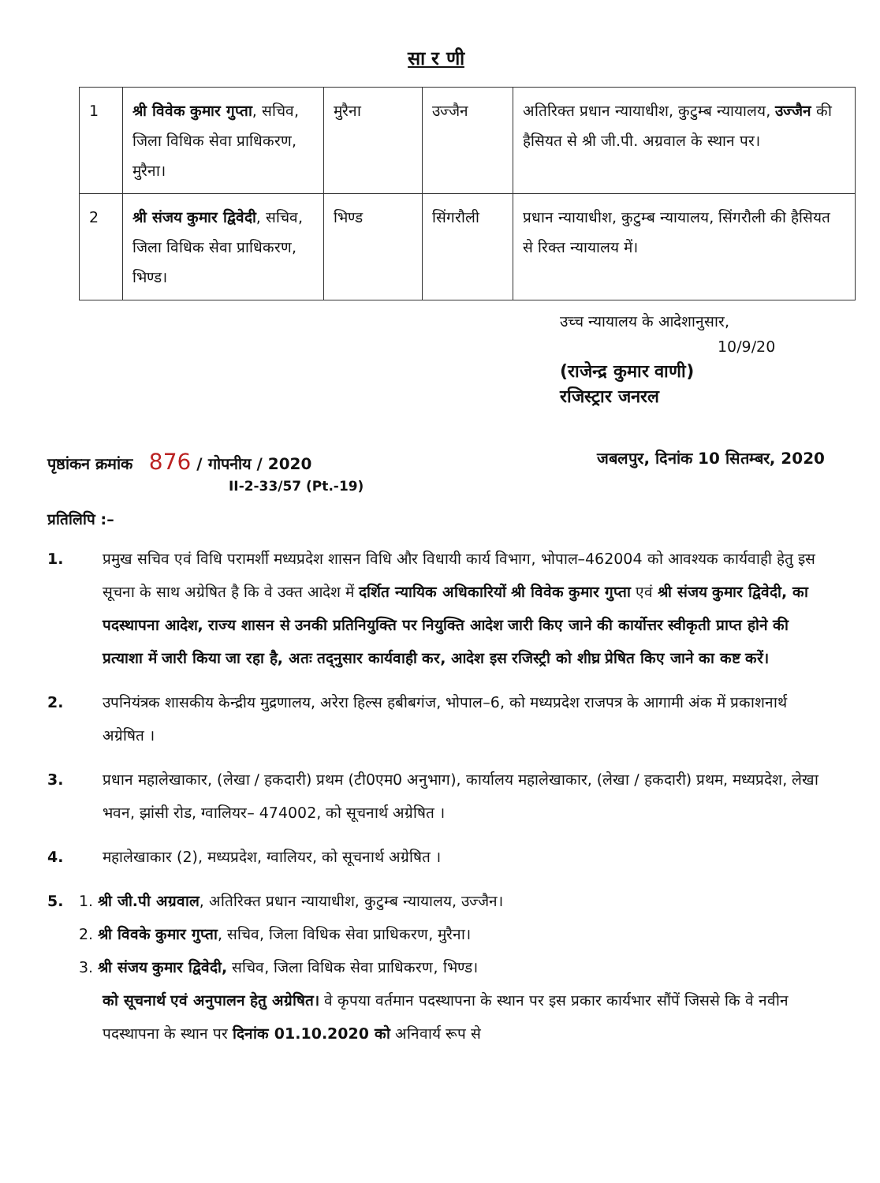सा र णी
| 1 | श्री विवेक कुमार गुप्ता , सचिव, जिला विधिक सेवा प्राधिकरण, मुरैना। | मुरैना | उज्जैन | अतिरिक्त प्रधान न्यायाधीश, कुटुम्ब न्यायालय, उज्जैन की हैसियत से श्री जी.पी. अग्रवाल के स्थान पर। |
| 2 | श्री संजय कुमार द्विवेदी , सचिव, जिला विधिक सेवा प्राधिकरण, भिण्ड। | भिण्ड | सिंगरौली | प्रधान न्यायाधीश, कुटुम्ब न्यायालय, सिंगरौली की हैसियत से रिक्त न्यायालय में। |
उच्च न्यायालय के आदेशानुसार,
10/9/20
(राजेन्द्र कुमार वाणी)
रजिस्ट्रार जनरल
पृष्ठांकन क्रमांक 876 / गोपनीय / 2020
II-2-33/57 (Pt.-19) जबलपुर, दिनांक 10 सितम्बर, 2020
प्रतिलिपि :–
1. प्रमुख सचिव एवं विधि परामर्शी मध्यप्रदेश शासन विधि और विधायी कार्य विभाग, भोपाल–462004 को आवश्यक कार्यवाही हेतु इस सूचना के साथ अग्रेषित है कि वे उक्त आदेश में दर्शित न्यायिक अधिकारियों श्री विवेक कुमार गुप्ता एवं श्री संजय कुमार द्विवेदी, का पदस्थापना आदेश, राज्य शासन से उनकी प्रतिनियुक्ति पर नियुक्ति आदेश जारी किए जाने की कार्योत्तर स्वीकृती प्राप्त होने की प्रत्याशा में जारी किया जा रहा है, अतः तद्नुसार कार्यवाही कर, आदेश इस रजिस्ट्री को शीघ्र प्रेषित किए जाने का कष्ट करें।
2. उपनियंत्रक शासकीय केन्द्रीय मुद्रणालय, अरेरा हिल्स हबीबगंज, भोपाल–6, को मध्यप्रदेश राजपत्र के आगामी अंक में प्रकाशनार्थ अग्रेषित ।
3. प्रधान महालेखाकार, (लेखा / हकदारी) प्रथम (टी0एम0 अनुभाग), कार्यालय महालेखाकार, (लेखा / हकदारी) प्रथम, मध्यप्रदेश, लेखा भवन, झांसी रोड, ग्वालियर– 474002, को सूचनार्थ अग्रेषित ।
4. महालेखाकार (2), मध्यप्रदेश, ग्वालियर, को सूचनार्थ अग्रेषित ।
5. 1. श्री जी.पी अग्रवाल, अतिरिक्त प्रधान न्यायाधीश, कुटुम्ब न्यायालय, उज्जैन।
2. श्री विवके कुमार गुप्ता, सचिव, जिला विधिक सेवा प्राधिकरण, मुरैना।
3. श्री संजय कुमार द्विवेदी, सचिव, जिला विधिक सेवा प्राधिकरण, भिण्ड।
को सूचनार्थ एवं अनुपालन हेतु अग्रेषित। वे कृपया वर्तमान पदस्थापना के स्थान पर इस प्रकार कार्यभार सौंपें जिससे कि वे नवीन पदस्थापना के स्थान पर दिनांक 01.10.2020 को अनिवार्य रूप से